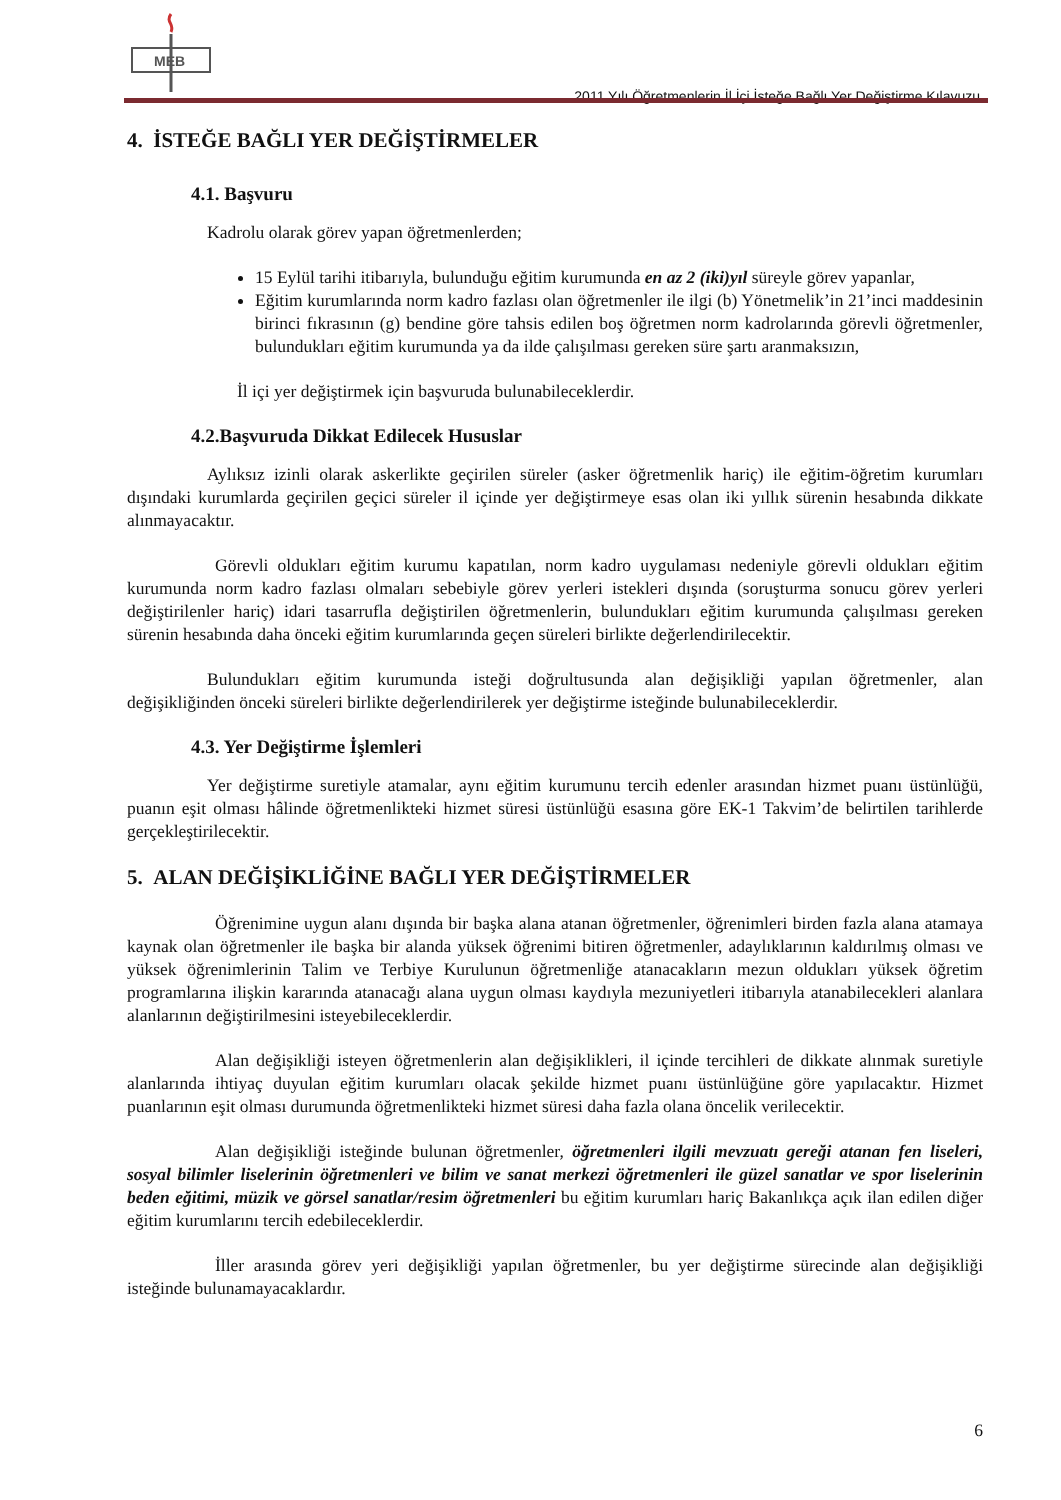MEB
2011 Yılı Öğretmenlerin İl İçi İsteğe Bağlı Yer Değiştirme Kılavuzu
4. İSTEĞE BAĞLI YER DEĞİŞTİRMELER
4.1. Başvuru
Kadrolu olarak görev yapan öğretmenlerden;
15 Eylül tarihi itibarıyla, bulunduğu eğitim kurumunda en az 2 (iki)yıl süreyle görev yapanlar,
Eğitim kurumlarında norm kadro fazlası olan öğretmenler ile ilgi (b) Yönetmelik’in 21’inci maddesinin birinci fıkrasının (g) bendine göre tahsis edilen boş öğretmen norm kadrolarında görevli öğretmenler, bulundukları eğitim kurumunda ya da ilde çalışılması gereken süre şartı aranmaksızın,
İl içi yer değiştirmek için başvuruda bulunabileceklerdir.
4.2.Başvuruda Dikkat Edilecek Hususlar
Aylıksız izinli olarak askerlikte geçirilen süreler (asker öğretmenlik hariç) ile eğitim-öğretim kurumları dışındaki kurumlarda geçirilen geçici süreler il içinde yer değiştirmeye esas olan iki yıllık sürenin hesabında dikkate alınmayacaktır.
Görevli oldukları eğitim kurumu kapatılan, norm kadro uygulaması nedeniyle görevli oldukları eğitim kurumunda norm kadro fazlası olmaları sebebiyle görev yerleri istekleri dışında (soruşturma sonucu görev yerleri değiştirilenler hariç) idari tasarrufla değiştirilen öğretmenlerin, bulundukları eğitim kurumunda çalışılması gereken sürenin hesabında daha önceki eğitim kurumlarında geçen süreleri birlikte değerlendirilecektir.
Bulundukları eğitim kurumunda isteği doğrultusunda alan değişikliği yapılan öğretmenler, alan değişikliğinden önceki süreleri birlikte değerlendirilerek yer değiştirme isteğinde bulunabileceklerdir.
4.3. Yer Değiştirme İşlemleri
Yer değiştirme suretiyle atamalar, aynı eğitim kurumunu tercih edenler arasından hizmet puanı üstünlüğü, puanın eşit olması hâlinde öğretmenlikteki hizmet süresi üstünlüğü esasına göre EK-1 Takvim’de belirtilen tarihlerde gerçekleştirilecektir.
5. ALAN DEĞİŞİKLİĞİNE BAĞLI YER DEĞİŞTİRMELER
Öğrenimine uygun alanı dışında bir başka alana atanan öğretmenler, öğrenimleri birden fazla alana atamaya kaynak olan öğretmenler ile başka bir alanda yüksek öğrenimi bitiren öğretmenler, adaylıklarının kaldırılmış olması ve yüksek öğrenimlerinin Talim ve Terbiye Kurulunun öğretmenliğe atanacakların mezun oldukları yüksek öğretim programlarına ilişkin kararında atanacağı alana uygun olması kaydıyla mezuniyetleri itibarıyla atanabilecekleri alanlara alanlarının değiştirilmesini isteyebileceklerdir.
Alan değişikliği isteyen öğretmenlerin alan değişiklikleri, il içinde tercihleri de dikkate alınmak suretiyle alanlarında ihtiyaç duyulan eğitim kurumları olacak şekilde hizmet puanı üstünlüğüne göre yapılacaktır. Hizmet puanlarının eşit olması durumunda öğretmenlikteki hizmet süresi daha fazla olana öncelik verilecektir.
Alan değişikliği isteğinde bulunan öğretmenler, öğretmenleri ilgili mevzuatı gereği atanan fen liseleri, sosyal bilimler liselerinin öğretmenleri ve bilim ve sanat merkezi öğretmenleri ile güzel sanatlar ve spor liselerinin beden eğitimi, müzik ve görsel sanatlar/resim öğretmenleri bu eğitim kurumları hariç Bakanlıkça açık ilan edilen diğer eğitim kurumlarını tercih edebileceklerdir.
İller arasında görev yeri değişikliği yapılan öğretmenler, bu yer değiştirme sürecinde alan değişikliği isteğinde bulunamayacaklardır.
6